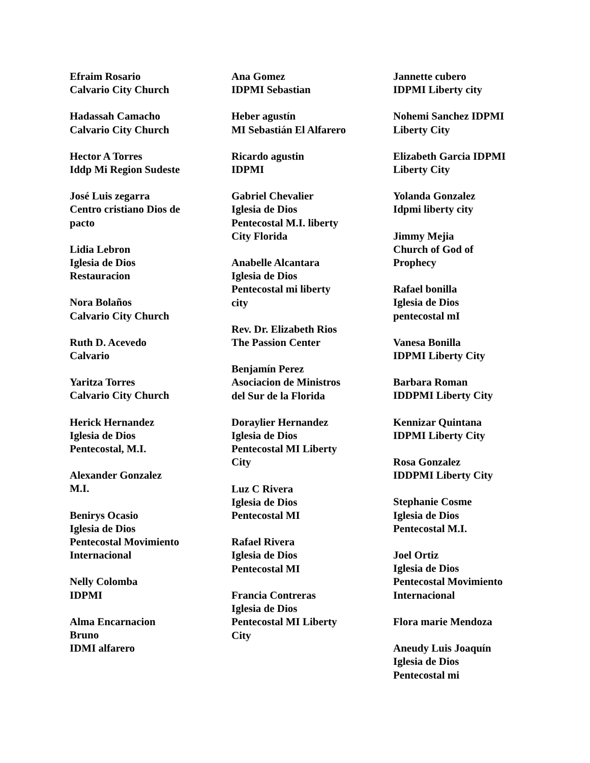Efraim Rosario
Calvario City Church
Hadassah Camacho
Calvario City Church
Hector A Torres
Iddp Mi Region Sudeste
José Luis zegarra
Centro cristiano Dios de
pacto
Lidia Lebron
Iglesia de Dios
Restauracion
Nora Bolaños
Calvario City Church
Ruth D. Acevedo
Calvario
Yaritza Torres
Calvario City Church
Herick Hernandez
Iglesia de Dios
Pentecostal, M.I.
Alexander Gonzalez
M.I.
Benirys Ocasio
Iglesia de Dios
Pentecostal Movimiento
Internacional
Nelly Colomba
IDPMI
Alma Encarnacion
Bruno
IDMI alfarero
Ana Gomez
IDPMI Sebastian
Heber agustín
MI Sebastián El Alfarero
Ricardo agustin
IDPMI
Gabriel Chevalier
Iglesia de Dios
Pentecostal M.I. liberty
City Florida
Anabelle Alcantara
Iglesia de Dios
Pentecostal mi liberty
city
Rev. Dr. Elizabeth Rios
The Passion Center
Benjamín Perez
Asociacion de Ministros
del Sur de la Florida
Doraylier Hernandez
Iglesia de Dios
Pentecostal MI Liberty
City
Luz C Rivera
Iglesia de Dios
Pentecostal MI
Rafael Rivera
Iglesia de Dios
Pentecostal MI
Francia Contreras
Iglesia de Dios
Pentecostal MI Liberty
City
Jannette cubero
IDPMI Liberty city
Nohemi Sanchez IDPMI
Liberty City
Elizabeth Garcia IDPMI
Liberty City
Yolanda Gonzalez
Idpmi liberty city
Jimmy Mejia
Church of God of
Prophecy
Rafael bonilla
Iglesia de Dios
pentecostal mI
Vanesa Bonilla
IDPMI Liberty City
Barbara Roman
IDDPMI Liberty City
Kennizar Quintana
IDPMI Liberty City
Rosa Gonzalez
IDDPMI Liberty City
Stephanie Cosme
Iglesia de Dios
Pentecostal M.I.
Joel Ortiz
Iglesia de Dios
Pentecostal Movimiento
Internacional
Flora marie Mendoza
Aneudy Luis Joaquín
Iglesia de Dios
Pentecostal mi